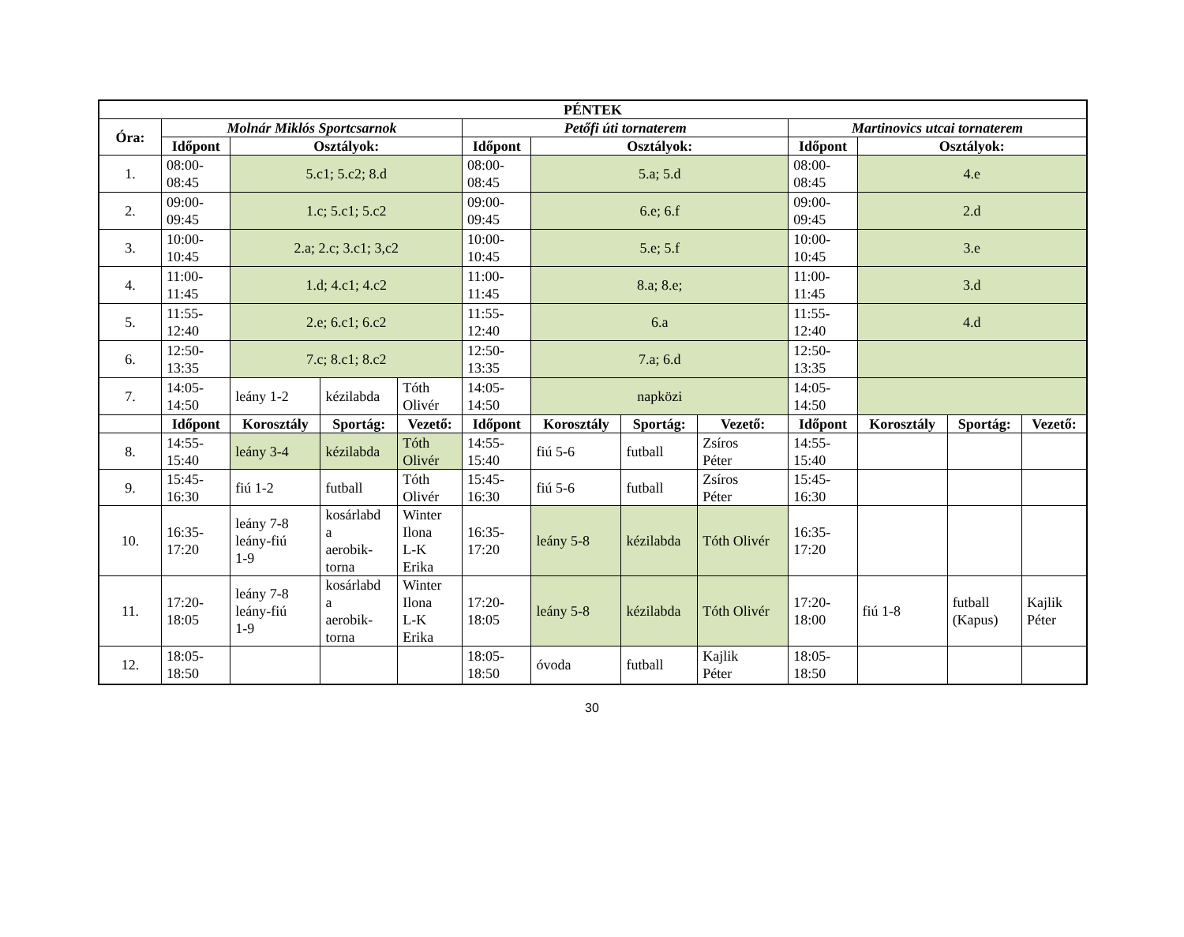| PÉNTEK | | | | | | | | | | | | |
| --- | --- | --- | --- | --- | --- | --- | --- | --- | --- | --- | --- | --- |
| Óra: | Molnár Miklós Sportcsarnok | | | | Petőfi úti tornaterem | | | | Martinovics utcai tornaterem | | | |
| | Időpont | Osztályok: | | | Időpont | Osztályok: | | | Időpont | Osztályok: | | |
| 1. | 08:00- 08:45 | 5.c1; 5.c2; 8.d | | | 08:00- 08:45 | 5.a; 5.d | | | 08:00- 08:45 | 4.e | | |
| 2. | 09:00- 09:45 | 1.c; 5.c1; 5.c2 | | | 09:00- 09:45 | 6.e; 6.f | | | 09:00- 09:45 | 2.d | | |
| 3. | 10:00- 10:45 | 2.a; 2.c; 3.c1; 3,c2 | | | 10:00- 10:45 | 5.e; 5.f | | | 10:00- 10:45 | 3.e | | |
| 4. | 11:00- 11:45 | 1.d; 4.c1; 4.c2 | | | 11:00- 11:45 | 8.a; 8.e; | | | 11:00- 11:45 | 3.d | | |
| 5. | 11:55- 12:40 | 2.e; 6.c1; 6.c2 | | | 11:55- 12:40 | 6.a | | | 11:55- 12:40 | 4.d | | |
| 6. | 12:50- 13:35 | 7.c; 8.c1; 8.c2 | | | 12:50- 13:35 | 7.a; 6.d | | | 12:50- 13:35 | | | |
| 7. | 14:05- 14:50 | leány 1-2 | kézilabda | Tóth Olivér | 14:05- 14:50 | napközi | | | 14:05- 14:50 | | | |
| | Időpont | Korosztály | Sportág: | Vezető: | Időpont | Korosztály | Sportág: | Vezető: | Időpont | Korosztály | Sportág: | Vezető: |
| 8. | 14:55- 15:40 | leány 3-4 | kézilabda | Tóth Olivér | 14:55- 15:40 | fiú 5-6 | futball | Zsíros Péter | 14:55- 15:40 | | | |
| 9. | 15:45- 16:30 | fiú 1-2 | futball | Tóth Olivér | 15:45- 16:30 | fiú 5-6 | futball | Zsíros Péter | 15:45- 16:30 | | | |
| 10. | 16:35- 17:20 | leány 7-8 leány-fiú 1-9 | kosárlabd a aerobik- torna | Winter Ilona L-K Erika | 16:35- 17:20 | leány 5-8 | kézilabda | Tóth Olivér | 16:35- 17:20 | | | |
| 11. | 17:20- 18:05 | leány 7-8 leány-fiú 1-9 | kosárlabd a aerobik- torna | Winter Ilona L-K Erika | 17:20- 18:05 | leány 5-8 | kézilabda | Tóth Olivér | 17:20- 18:00 | fiú 1-8 | futball (Kapus) | Kajlik Péter |
| 12. | 18:05- 18:50 | | | | 18:05- 18:50 | óvoda | futball | Kajlik Péter | 18:05- 18:50 | | | |
30